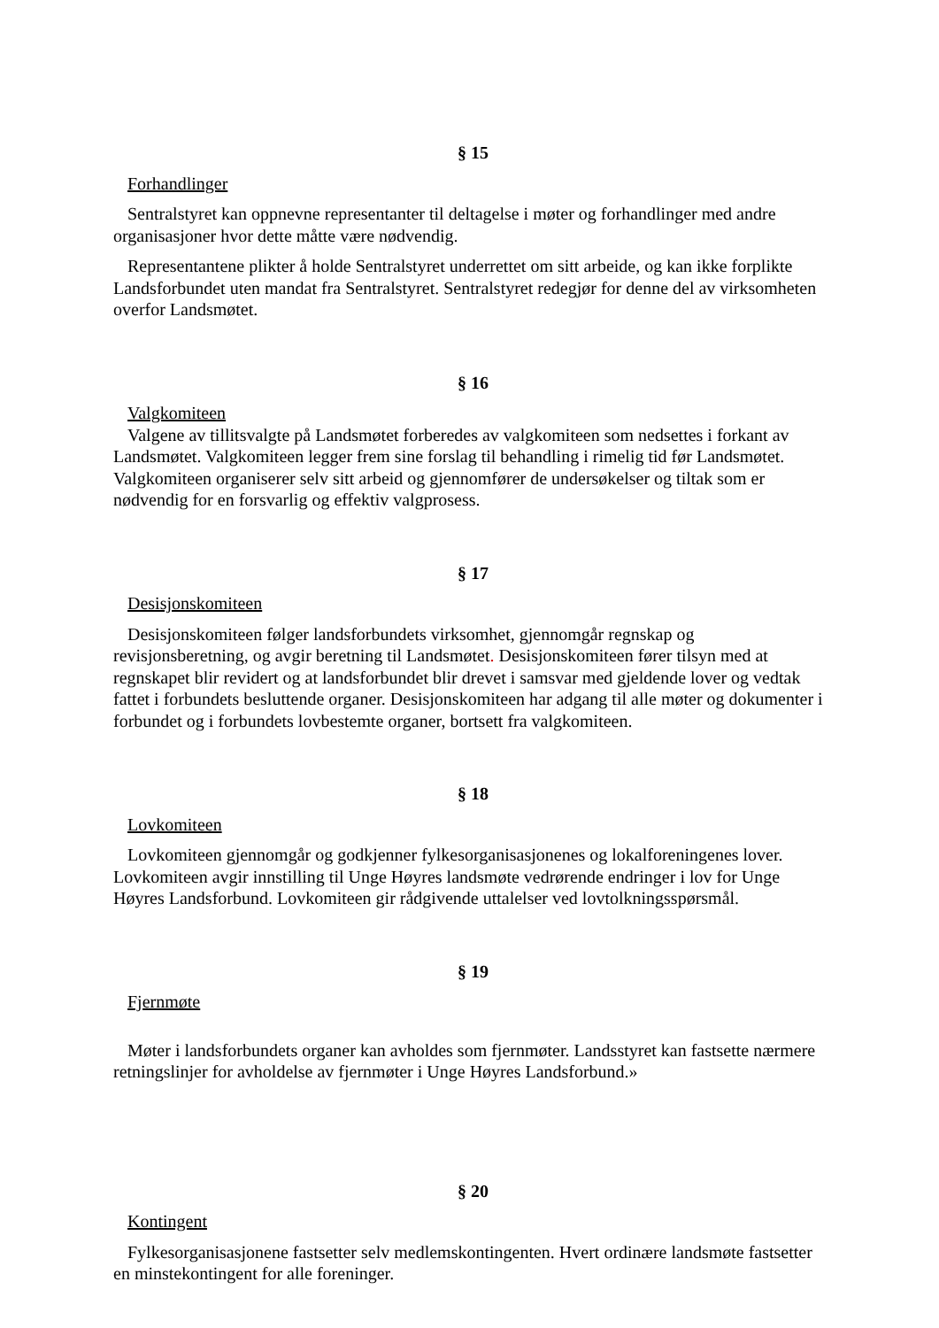§ 15
Forhandlinger
Sentralstyret kan oppnevne representanter til deltagelse i møter og forhandlinger med andre organisasjoner hvor dette måtte være nødvendig.
Representantene plikter å holde Sentralstyret underrettet om sitt arbeide, og kan ikke forplikte Landsforbundet uten mandat fra Sentralstyret. Sentralstyret redegjør for denne del av virksomheten overfor Landsmøtet.
§ 16
Valgkomiteen
Valgene av tillitsvalgte på Landsmøtet forberedes av valgkomiteen som nedsettes i forkant av Landsmøtet. Valgkomiteen legger frem sine forslag til behandling i rimelig tid før Landsmøtet. Valgkomiteen organiserer selv sitt arbeid og gjennomfører de undersøkelser og tiltak som er nødvendig for en forsvarlig og effektiv valgprosess.
§ 17
Desisjonskomiteen
Desisjonskomiteen følger landsforbundets virksomhet, gjennomgår regnskap og revisjonsberetning, og avgir beretning til Landsmøtet. Desisjonskomiteen fører tilsyn med at regnskapet blir revidert og at landsforbundet blir drevet i samsvar med gjeldende lover og vedtak fattet i forbundets besluttende organer. Desisjonskomiteen har adgang til alle møter og dokumenter i forbundet og i forbundets lovbestemte organer, bortsett fra valgkomiteen.
§ 18
Lovkomiteen
Lovkomiteen gjennomgår og godkjenner fylkesorganisasjonenes og lokalforeningenes lover. Lovkomiteen avgir innstilling til Unge Høyres landsmøte vedrørende endringer i lov for Unge Høyres Landsforbund. Lovkomiteen gir rådgivende uttalelser ved lovtolkningsspørsmål.
§ 19
Fjernmøte
Møter i landsforbundets organer kan avholdes som fjernmøter. Landsstyret kan fastsette nærmere retningslinjer for avholdelse av fjernmøter i Unge Høyres Landsforbund.»
§ 20
Kontingent
Fylkesorganisasjonene fastsetter selv medlemskontingenten. Hvert ordinære landsmøte fastsetter en minstekontingent for alle foreninger.